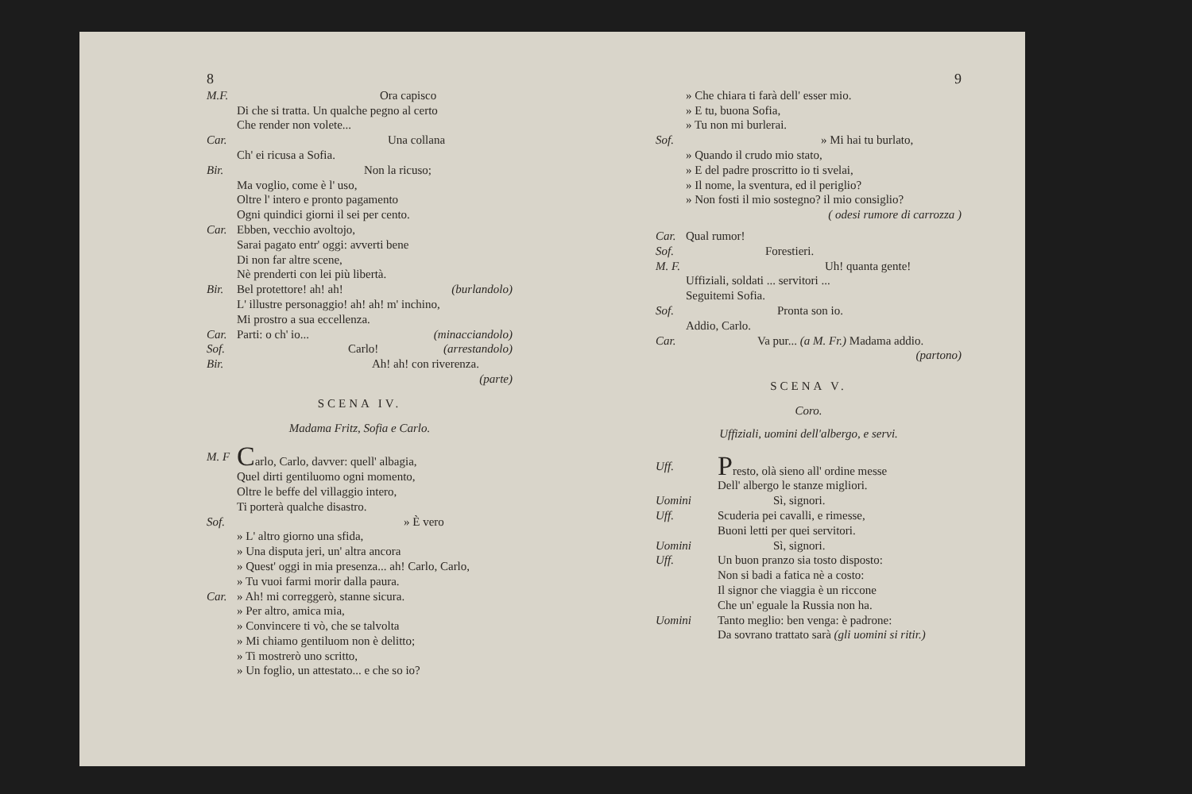8
M.F. Ora capisco
Di che si tratta. Un qualche pegno al certo
Che render non volete...
Car. Una collana
Ch' ei ricusa a Sofia.
Bir. Non la ricuso;
Ma voglio, come è l' uso,
Oltre l' intero e pronto pagamento
Ogni quindici giorni il sei per cento.
Car. Ebben, vecchio avoltojo,
Sarai pagato entr' oggi: avverti bene
Di non far altre scene,
Nè prenderti con lei più libertà.
Bir. Bel protettore! ah! ah! (burlandolo)
L' illustre personaggio! ah! ah! m' inchino,
Mi prostro a sua eccellenza.
Car. Parti: o ch' io... (minacciandolo)
Sof. Carlo! (arrestandolo)
Bir. Ah! ah! con riverenza.
(parte)
SCENA IV.
Madama Fritz, Sofia e Carlo.
M. F Carlo, Carlo, davver: quell' albagia,
Quel dirti gentiluomo ogni momento,
Oltre le beffe del villaggio intero,
Ti porterà qualche disastro.
Sof. » È vero
» L' altro giorno una sfida,
» Una disputa jeri, un' altra ancora
» Quest' oggi in mia presenza... ah! Carlo, Carlo,
» Tu vuoi farmi morir dalla paura.
Car. » Ah! mi correggerò, stanne sicura.
» Per altro, amica mia,
» Convincere ti vò, che se talvolta
» Mi chiamo gentiluom non è delitto;
» Ti mostrerò uno scritto,
» Un foglio, un attestato... e che so io?
9
» Che chiara ti farà dell' esser mio.
» E tu, buona Sofia,
» Tu non mi burlerai.
Sof. » Mi hai tu burlato,
» Quando il crudo mio stato,
» E del padre proscritto io ti svelai,
» Il nome, la sventura, ed il periglio?
» Non fosti il mio sostegno? il mio consiglio?
( odesi rumore di carrozza )
Car. Qual rumor!
Sof. Forestieri.
M. F. Uh! quanta gente!
Uffiziali, soldati ... servitori ...
Seguitemi Sofia.
Sof. Pronta son io.
Addio, Carlo.
Car. Va pur... (a M. Fr.) Madama addio.
(partono)
SCENA V.
Coro.
Uffiziali, uomini dell'albergo, e servi.
Uff. Presto, olà sieno all' ordine messe
Dell' albergo le stanze migliori.
Uomini Sì, signori.
Uff. Scuderia pei cavalli, e rimesse,
Buoni letti per quei servitori.
Uomini Sì, signori.
Uff. Un buon pranzo sia tosto disposto:
Non si badi a fatica nè a costo:
Il signor che viaggia è un riccone
Che un' eguale la Russia non ha.
Uomini Tanto meglio: ben venga: è padrone:
Da sovrano trattato sarà (gli uomini si ritir.)